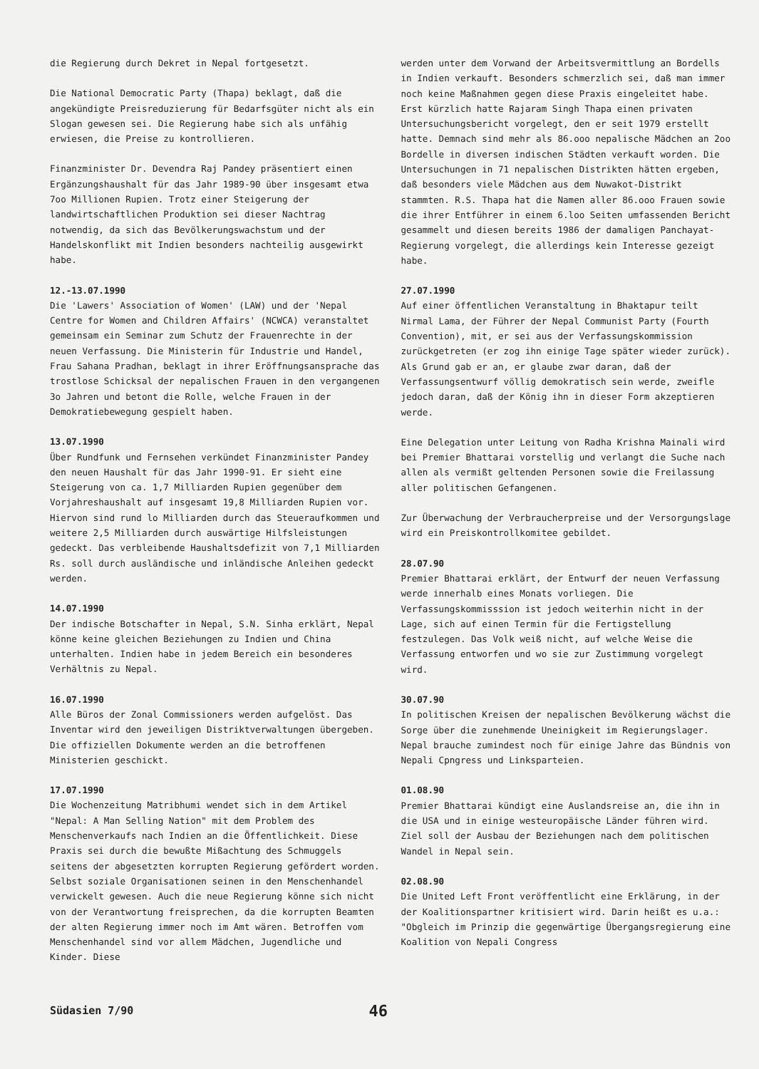die Regierung durch Dekret in Nepal fortgesetzt.
Die National Democratic Party (Thapa) beklagt, daß die angekündigte Preisreduzierung für Bedarfsgüter nicht als ein Slogan gewesen sei. Die Regierung habe sich als unfähig erwiesen, die Preise zu kontrollieren.
Finanzminister Dr. Devendra Raj Pandey präsentiert einen Ergänzungshaushalt für das Jahr 1989-90 über insgesamt etwa 7oo Millionen Rupien. Trotz einer Steigerung der landwirtschaftlichen Produktion sei dieser Nachtrag notwendig, da sich das Bevölkerungswachstum und der Handelskonflikt mit Indien besonders nachteilig ausgewirkt habe.
12.-13.07.1990
Die 'Lawers' Association of Women' (LAW) und der 'Nepal Centre for Women and Children Affairs' (NCWCA) veranstaltet gemeinsam ein Seminar zum Schutz der Frauenrechte in der neuen Verfassung. Die Ministerin für Industrie und Handel, Frau Sahana Pradhan, beklagt in ihrer Eröffnungsansprache das trostlose Schicksal der nepalischen Frauen in den vergangenen 3o Jahren und betont die Rolle, welche Frauen in der Demokratiebewegung gespielt haben.
13.07.1990
Über Rundfunk und Fernsehen verkündet Finanzminister Pandey den neuen Haushalt für das Jahr 1990-91. Er sieht eine Steigerung von ca. 1,7 Milliarden Rupien gegenüber dem Vorjahreshaushalt auf insgesamt 19,8 Milliarden Rupien vor. Hiervon sind rund lo Milliarden durch das Steueraufkommen und weitere 2,5 Milliarden durch auswärtige Hilfsleistungen gedeckt. Das verbleibende Haushaltsdefizit von 7,1 Milliarden Rs. soll durch ausländische und inländische Anleihen gedeckt werden.
14.07.1990
Der indische Botschafter in Nepal, S.N. Sinha erklärt, Nepal könne keine gleichen Beziehungen zu Indien und China unterhalten. Indien habe in jedem Bereich ein besonderes Verhältnis zu Nepal.
16.07.1990
Alle Büros der Zonal Commissioners werden aufgelöst. Das Inventar wird den jeweiligen Distriktverwaltungen übergeben. Die offiziellen Dokumente werden an die betroffenen Ministerien geschickt.
17.07.1990
Die Wochenzeitung Matribhumi wendet sich in dem Artikel "Nepal: A Man Selling Nation" mit dem Problem des Menschenverkaufs nach Indien an die Öffentlichkeit. Diese Praxis sei durch die bewußte Mißachtung des Schmuggels seitens der abgesetzten korrupten Regierung gefördert worden. Selbst soziale Organisationen seinen in den Menschenhandel verwickelt gewesen. Auch die neue Regierung könne sich nicht von der Verantwortung freisprechen, da die korrupten Beamten der alten Regierung immer noch im Amt wären. Betroffen vom Menschenhandel sind vor allem Mädchen, Jugendliche und Kinder. Diese
werden unter dem Vorwand der Arbeitsvermittlung an Bordells in Indien verkauft. Besonders schmerzlich sei, daß man immer noch keine Maßnahmen gegen diese Praxis eingeleitet habe. Erst kürzlich hatte Rajaram Singh Thapa einen privaten Untersuchungsbericht vorgelegt, den er seit 1979 erstellt hatte. Demnach sind mehr als 86.ooo nepalische Mädchen an 2oo Bordelle in diversen indischen Städten verkauft worden. Die Untersuchungen in 71 nepalischen Distrikten hätten ergeben, daß besonders viele Mädchen aus dem Nuwakot-Distrikt stammten. R.S. Thapa hat die Namen aller 86.ooo Frauen sowie die ihrer Entführer in einem 6.loo Seiten umfassenden Bericht gesammelt und diesen bereits 1986 der damaligen Panchayat-Regierung vorgelegt, die allerdings kein Interesse gezeigt habe.
27.07.1990
Auf einer öffentlichen Veranstaltung in Bhaktapur teilt Nirmal Lama, der Führer der Nepal Communist Party (Fourth Convention), mit, er sei aus der Verfassungskommission zurückgetreten (er zog ihn einige Tage später wieder zurück). Als Grund gab er an, er glaube zwar daran, daß der Verfassungsentwurf völlig demokratisch sein werde, zweifle jedoch daran, daß der König ihn in dieser Form akzeptieren werde.
Eine Delegation unter Leitung von Radha Krishna Mainali wird bei Premier Bhattarai vorstellig und verlangt die Suche nach allen als vermißt geltenden Personen sowie die Freilassung aller politischen Gefangenen.
Zur Überwachung der Verbraucherpreise und der Versorgungslage wird ein Preiskontrollkomitee gebildet.
28.07.90
Premier Bhattarai erklärt, der Entwurf der neuen Verfassung werde innerhalb eines Monats vorliegen. Die Verfassungskommisssion ist jedoch weiterhin nicht in der Lage, sich auf einen Termin für die Fertigstellung festzulegen. Das Volk weiß nicht, auf welche Weise die Verfassung entworfen und wo sie zur Zustimmung vorgelegt wird.
30.07.90
In politischen Kreisen der nepalischen Bevölkerung wächst die Sorge über die zunehmende Uneinigkeit im Regierungslager. Nepal brauche zumindest noch für einige Jahre das Bündnis von Nepali Cpngress und Linksparteien.
01.08.90
Premier Bhattarai kündigt eine Auslandsreise an, die ihn in die USA und in einige westeuropäische Länder führen wird. Ziel soll der Ausbau der Beziehungen nach dem politischen Wandel in Nepal sein.
02.08.90
Die United Left Front veröffentlicht eine Erklärung, in der der Koalitionspartner kritisiert wird. Darin heißt es u.a.: "Obgleich im Prinzip die gegenwärtige Übergangsregierung eine Koalition von Nepali Congress
Südasien 7/90 46